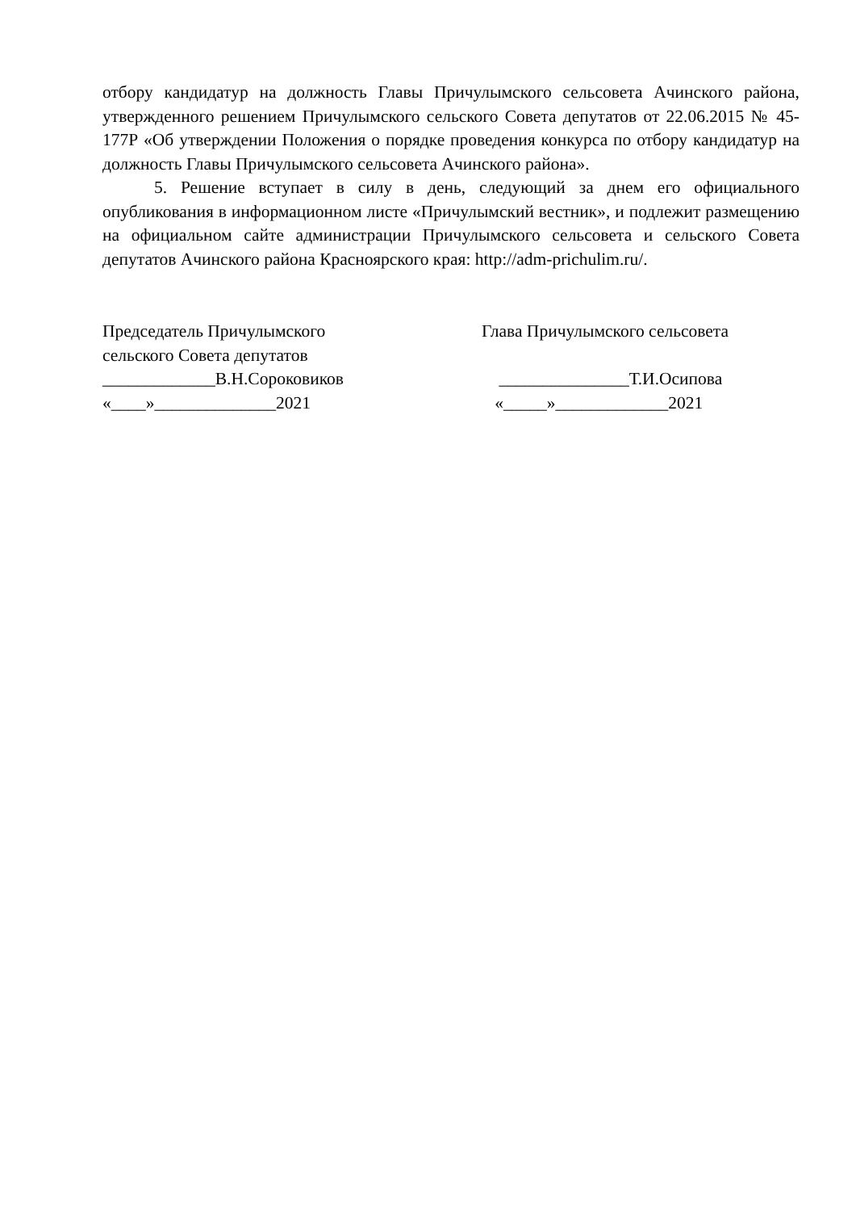отбору кандидатур на должность Главы Причулымского сельсовета Ачинского района, утвержденного решением Причулымского сельского Совета депутатов от 22.06.2015 № 45-177Р «Об утверждении Положения о порядке проведения конкурса по отбору кандидатур на должность Главы Причулымского сельсовета Ачинского района».
5. Решение вступает в силу в день, следующий за днем его официального опубликования в информационном листе «Причулымский вестник», и подлежит размещению на официальном сайте администрации Причулымского сельсовета и сельского Совета депутатов Ачинского района Красноярского края: http://adm-prichulim.ru/.
Председатель Причулымского сельского Совета депутатов _____________В.Н.Сороковиков «____»______________2021
Глава Причулымского сельсовета _______________Т.И.Осипова «_____»_____________2021